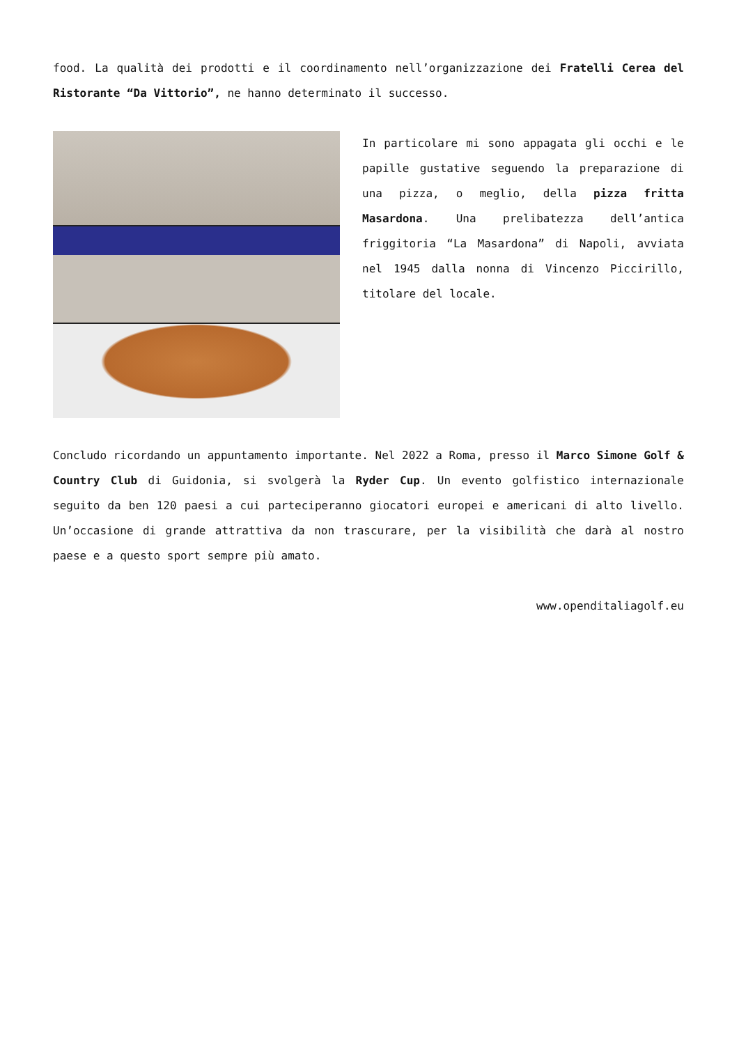food. La qualità dei prodotti e il coordinamento nell’organizzazione dei Fratelli Cerea del Ristorante “Da Vittorio”, ne hanno determinato il successo.
In particolare mi sono appagata gli occhi e le papille gustative seguendo la preparazione di una pizza, o meglio, della pizza fritta Masardona. Una prelibatezza dell’antica friggitoria “La Masardona” di Napoli, avviata nel 1945 dalla nonna di Vincenzo Piccirillo, titolare del locale.
Concludo ricordando un appuntamento importante. Nel 2022 a Roma, presso il Marco Simone Golf & Country Club di Guidonia, si svolgerà la Ryder Cup. Un evento golfistico internazionale seguito da ben 120 paesi a cui parteciperanno giocatori europei e americani di alto livello. Un’occasione di grande attrattiva da non trascurare, per la visibilità che darà al nostro paese e a questo sport sempre più amato.
www.openditaliagolf.eu